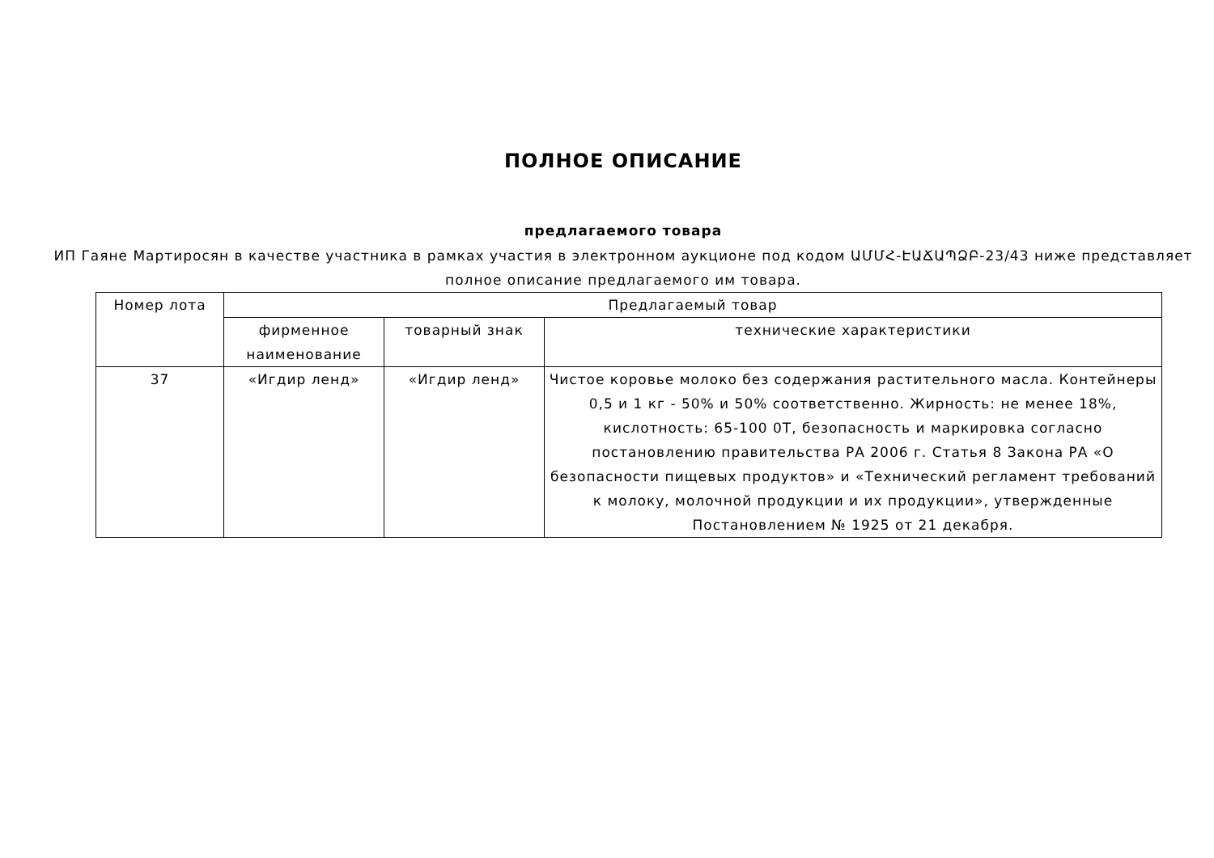ПОЛНОЕ ОПИСАНИЕ
предлагаемого товара
ИП Гаяне Мартиросян в качестве участника в рамках участия в электронном аукционе под кодом ԱՄՄՀ-ԷԱՃԱՊՁԲ-23/43 ниже представляет полное описание предлагаемого им товара.
| Номер лота | Предлагаемый товар | | |
| --- | --- | --- | --- |
| | фирменное наименование | товарный знак | технические характеристики |
| 37 | «Игдир ленд» | «Игдир ленд» | Чистое коровье молоко без содержания растительного масла. Контейнеры 0,5 и 1 кг - 50% и 50% соответственно. Жирность: не менее 18%, кислотность: 65-100 0Т, безопасность и маркировка согласно постановлению правительства РА 2006 г. Статья 8 Закона РА «О безопасности пищевых продуктов» и «Технический регламент требований к молоку, молочной продукции и их продукции», утвержденные Постановлением № 1925 от 21 декабря. |